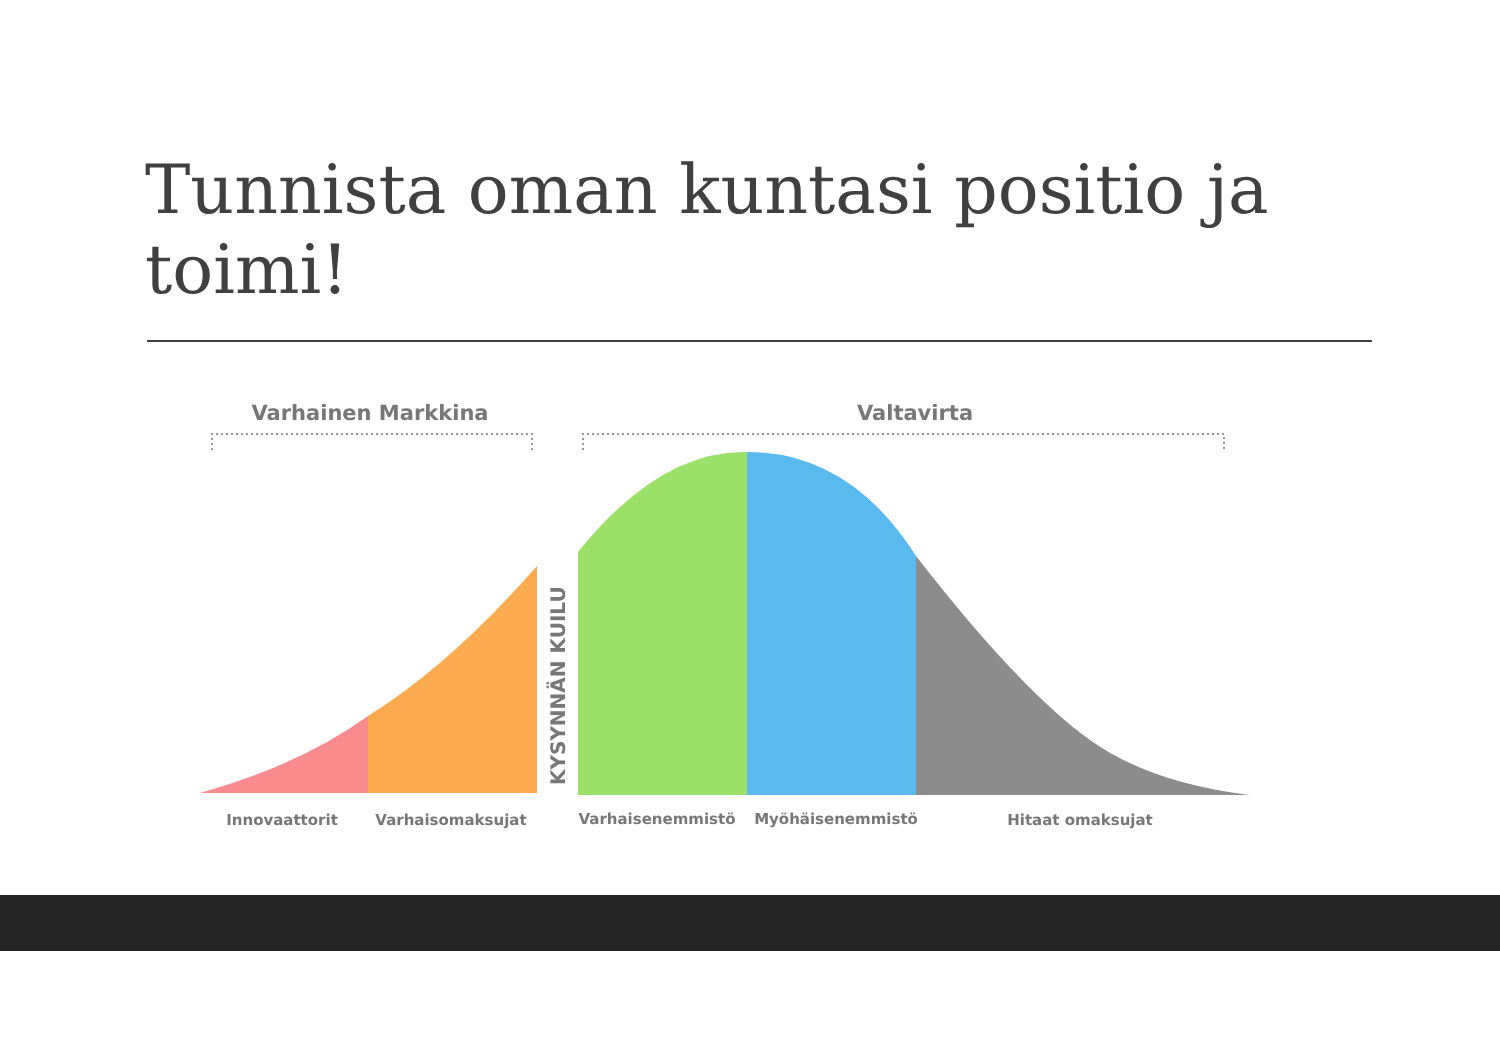Tunnista oman kuntasi positio ja toimi!
Varhainen Markkina
Valtavirta
KYSYNNÄN KUILU
Innovaattorit
Varhaisomaksujat
Varhaisenemmistö
Myöhäisenemmistö
Hitaat omaksujat